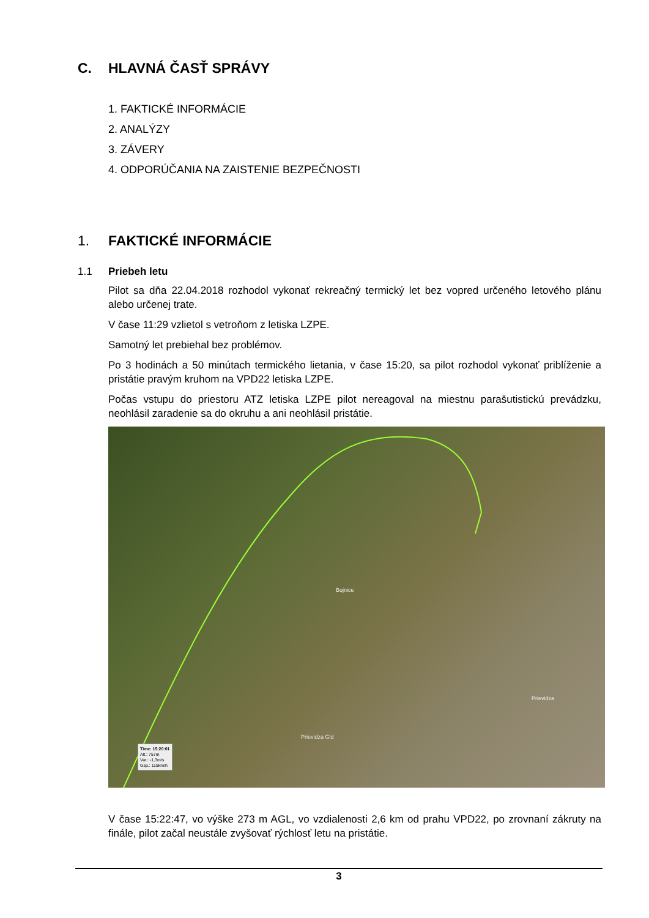C. HLAVNÁ ČASŤ SPRÁVY
1. FAKTICKÉ INFORMÁCIE
2. ANALÝZY
3. ZÁVERY
4. ODPORÚČANIA NA ZAISTENIE BEZPEČNOSTI
1. FAKTICKÉ INFORMÁCIE
1.1 Priebeh letu
Pilot sa dňa 22.04.2018 rozhodol vykonať rekreačný termický let bez vopred určeného letového plánu alebo určenej trate.
V čase 11:29 vzlietol s vetroňom z letiska LZPE.
Samotný let prebiehal bez problémov.
Po 3 hodinách a 50 minútach termického lietania, v čase 15:20, sa pilot rozhodol vykonať priblíženie a pristátie pravým kruhom na VPD22 letiska LZPE.
Počas vstupu do priestoru ATZ letiska LZPE pilot nereagoval na miestnu parašutistickú prevádzku, neohlásil zaradenie sa do okruhu a ani neohlásil pristátie.
Bojnice
Prievidza
Prievidza Gld
Time: 15:20:01
Alt.: 757m
Var.: -1,3m/s
Gsp.: 115km/h
V čase 15:22:47, vo výške 273 m AGL, vo vzdialenosti 2,6 km od prahu VPD22, po zrovnaní zákruty na finále, pilot začal neustále zvyšovať rýchlosť letu na pristátie.
3